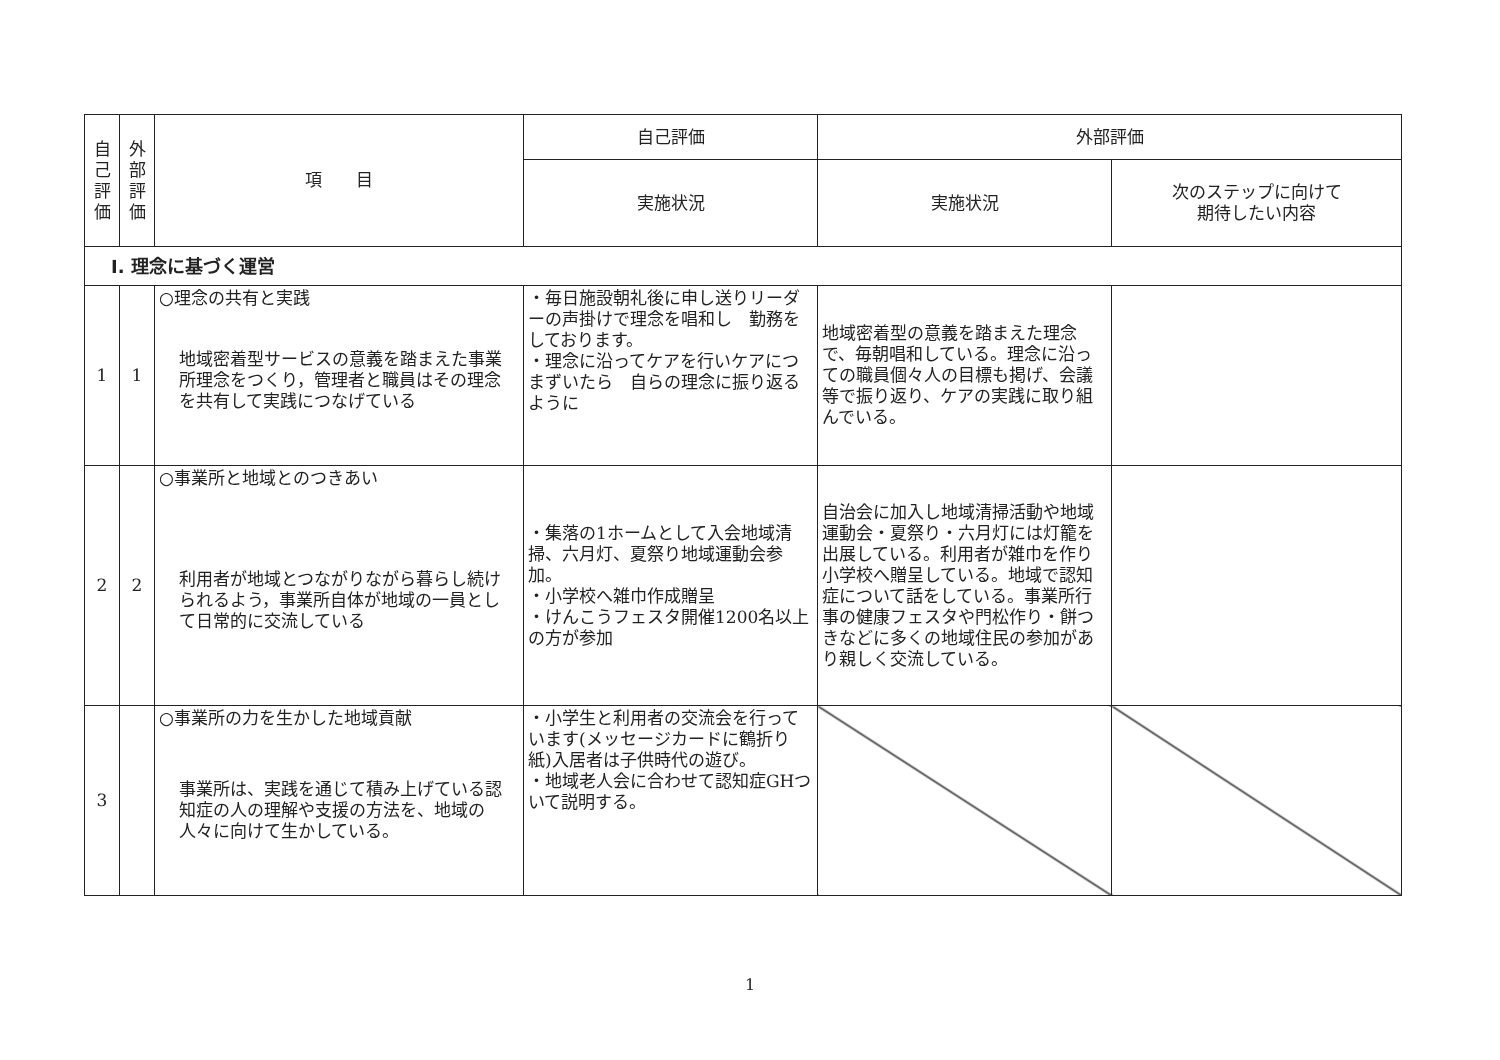| 自己評価 | 外部評価 | 項 目 | 自己評価 | 外部評価 | |
| --- | --- | --- | --- | --- | --- |
| | | | 実施状況 | 実施状況 | 次のステップに向けて 期待したい内容 |
| Ⅰ. 理念に基づく運営 | | | | | |
| 1 | 1 | ○理念の共有と実践 地域密着型サービスの意義を踏まえた事業所理念をつくり，管理者と職員はその理念を共有して実践につなげている | ・毎日施設朝礼後に申し送りリーダーの声掛けで理念を唱和し 勤務をしております。 ・理念に沿ってケアを行いケアにつまずいたら 自らの理念に振り返るように | 地域密着型の意義を踏まえた理念で、毎朝唱和している。理念に沿っての職員個々人の目標も掲げ、会議等で振り返り、ケアの実践に取り組んでいる。 | |
| 2 | 2 | ○事業所と地域とのつきあい 利用者が地域とつながりながら暮らし続けられるよう，事業所自体が地域の一員として日常的に交流している | ・集落の1ホームとして入会地域清掃、六月灯、夏祭り地域運動会参加。 ・小学校へ雑巾作成贈呈 ・けんこうフェスタ開催1200名以上の方が参加 | 自治会に加入し地域清掃活動や地域運動会・夏祭り・六月灯には灯籠を出展している。利用者が雑巾を作り小学校へ贈呈している。地域で認知症について話をしている。事業所行事の健康フェスタや門松作り・餅つきなどに多くの地域住民の参加があり親しく交流している。 | |
| 3 | | ○事業所の力を生かした地域貢献 事業所は、実践を通じて積み上げている認知症の人の理解や支援の方法を、地域の人々に向けて生かしている。 | ・小学生と利用者の交流会を行っています(メッセージカードに鶴折り紙)入居者は子供時代の遊び。 ・地域老人会に合わせて認知症GHついて説明する。 | | |
1